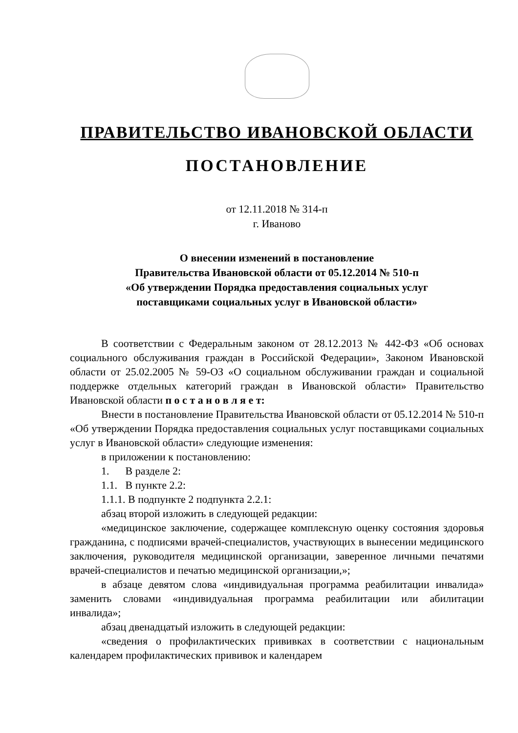ПРАВИТЕЛЬСТВО ИВАНОВСКОЙ ОБЛАСТИ
ПОСТАНОВЛЕНИЕ
от 12.11.2018 № 314-п
г. Иваново
О внесении изменений в постановление
Правительства Ивановской области от 05.12.2014 № 510-п
«Об утверждении Порядка предоставления социальных услуг
поставщиками социальных услуг в Ивановской области»
В соответствии с Федеральным законом от 28.12.2013 № 442-ФЗ «Об основах социального обслуживания граждан в Российской Федерации», Законом Ивановской области от 25.02.2005 № 59-ОЗ «О социальном обслуживании граждан и социальной поддержке отдельных категорий граждан в Ивановской области» Правительство Ивановской области п о с т а н о в л я е т:
Внести в постановление Правительства Ивановской области от 05.12.2014 № 510-п «Об утверждении Порядка предоставления социальных услуг поставщиками социальных услуг в Ивановской области» следующие изменения:
в приложении к постановлению:
1. В разделе 2:
1.1. В пункте 2.2:
1.1.1. В подпункте 2 подпункта 2.2.1:
абзац второй изложить в следующей редакции:
«медицинское заключение, содержащее комплексную оценку состояния здоровья гражданина, с подписями врачей-специалистов, участвующих в вынесении медицинского заключения, руководителя медицинской организации, заверенное личными печатями врачей-специалистов и печатью медицинской организации,»;
в абзаце девятом слова «индивидуальная программа реабилитации инвалида» заменить словами «индивидуальная программа реабилитации или абилитации инвалида»;
абзац двенадцатый изложить в следующей редакции:
«сведения о профилактических прививках в соответствии с национальным календарем профилактических прививок и календарем